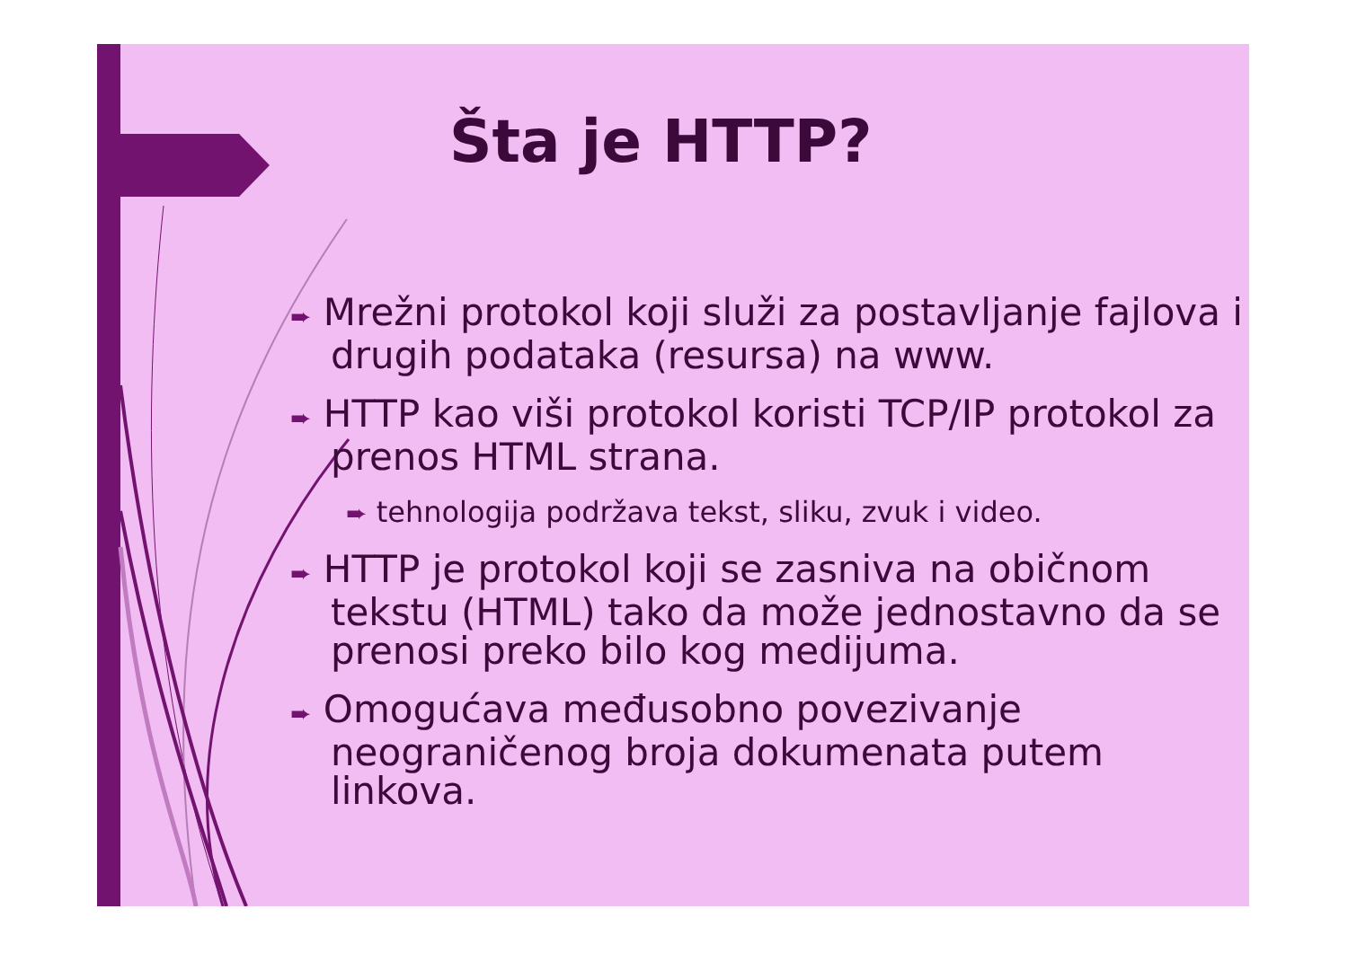Šta je HTTP?
➨ Mrežni protokol koji služi za postavljanje fajlova i drugih podataka (resursa) na www.
➨ HTTP kao viši protokol koristi TCP/IP protokol za prenos HTML strana.
➨ tehnologija podržava tekst, sliku, zvuk i video.
➨ HTTP je protokol koji se zasniva na običnom tekstu (HTML) tako da može jednostavno da se prenosi preko bilo kog medijuma.
➨ Omogućava međusobno povezivanje neograničenog broja dokumenata putem linkova.